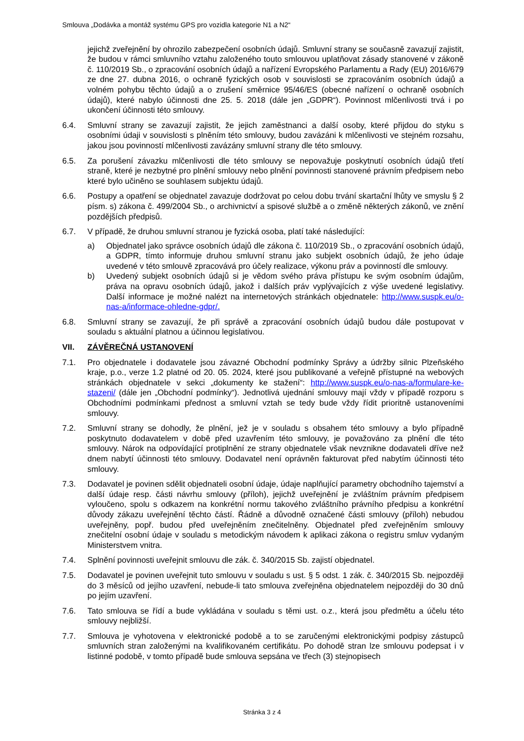Smlouva „Dodávka a montáž systému GPS pro vozidla kategorie N1 a N2“
jejichž zveřejnění by ohrozilo zabezpečení osobních údajů. Smluvní strany se současně zavazují zajistit, že budou v rámci smluvního vztahu založeného touto smlouvou uplatňovat zásady stanovené v zákoně č. 110/2019 Sb., o zpracování osobních údajů a nařízení Evropského Parlamentu a Rady (EU) 2016/679 ze dne 27. dubna 2016, o ochraně fyzických osob v souvislosti se zpracováním osobních údajů a volném pohybu těchto údajů a o zrušení směrnice 95/46/ES (obecné nařízení o ochraně osobních údajů), které nabylo účinnosti dne 25. 5. 2018 (dále jen „GDPR“). Povinnost mlčenlivosti trvá i po ukončení účinnosti této smlouvy.
6.4. Smluvní strany se zavazují zajistit, že jejich zaměstnanci a další osoby, které přijdou do styku s osobními údaji v souvislosti s plněním této smlouvy, budou zavázáni k mlčenlivosti ve stejném rozsahu, jakou jsou povinností mlčenlivosti zavázány smluvní strany dle této smlouvy.
6.5. Za porušení závazku mlčenlivosti dle této smlouvy se nepovažuje poskytnutí osobních údajů třetí straně, které je nezbytné pro plnění smlouvy nebo plnění povinnosti stanovené právním předpisem nebo které bylo učiněno se souhlasem subjektu údajů.
6.6. Postupy a opatření se objednatel zavazuje dodržovat po celou dobu trvání skartační lhůty ve smyslu § 2 písm. s) zákona č. 499/2004 Sb., o archivnictví a spisové službě a o změně některých zákonů, ve znění pozdějších předpisů.
6.7. V případě, že druhou smluvní stranou je fyzická osoba, platí také následující:
a) Objednatel jako správce osobních údajů dle zákona č. 110/2019 Sb., o zpracování osobních údajů, a GDPR, tímto informuje druhou smluvní stranu jako subjekt osobních údajů, že jeho údaje uvedené v této smlouvě zpracovává pro účely realizace, výkonu práv a povinností dle smlouvy.
b) Uvedený subjekt osobních údajů si je vědom svého práva přístupu ke svým osobním údajům, práva na opravu osobních údajů, jakož i dalších práv vyplývajících z výše uvedené legislativy. Další informace je možné nalézt na internetových stránkách objednatele: http://www.suspk.eu/o-nas-a/informace-ohledne-gdpr/.
6.8. Smluvní strany se zavazují, že při správě a zpracování osobních údajů budou dále postupovat v souladu s aktuální platnou a účinnou legislativou.
VII. ZÁVĚREČNÁ USTANOVENÍ
7.1. Pro objednatele i dodavatele jsou závazné Obchodní podmínky Správy a údržby silnic Plzeňského kraje, p.o., verze 1.2 platné od 20. 05. 2024, které jsou publikované a veřejně přístupné na webových stránkách objednatele v sekci „dokumenty ke stažení“: http://www.suspk.eu/o-nas-a/formulare-ke-stazeni/ (dále jen „Obchodní podmínky“). Jednotlivá ujednání smlouvy mají vždy v případě rozporu s Obchodními podmínkami přednost a smluvní vztah se tedy bude vždy řídit prioritně ustanoveními smlouvy.
7.2. Smluvní strany se dohodly, že plnění, jež je v souladu s obsahem této smlouvy a bylo případně poskytnuto dodavatelem v době před uzavřením této smlouvy, je považováno za plnění dle této smlouvy. Nárok na odpovídající protiplnění ze strany objednatele však nevznikne dodavateli dříve než dnem nabytí účinnosti této smlouvy. Dodavatel není oprávněn fakturovat před nabytím účinnosti této smlouvy.
7.3. Dodavatel je povinen sdělit objednateli osobní údaje, údaje naplňující parametry obchodního tajemství a další údaje resp. části návrhu smlouvy (příloh), jejichž uveřejnění je zvláštním právním předpisem vyloučeno, spolu s odkazem na konkrétní normu takového zvláštního právního předpisu a konkrétní důvody zákazu uveřejnění těchto částí. Řádně a důvodně označené části smlouvy (příloh) nebudou uveřejněny, popř. budou před uveřejněním znečitelněny. Objednatel před zveřejněním smlouvy znečitelní osobní údaje v souladu s metodickým návodem k aplikaci zákona o registru smluv vydaným Ministerstvem vnitra.
7.4. Splnění povinnosti uveřejnit smlouvu dle zák. č. 340/2015 Sb. zajistí objednatel.
7.5. Dodavatel je povinen uveřejnit tuto smlouvu v souladu s ust. § 5 odst. 1 zák. č. 340/2015 Sb. nejpozději do 3 měsíců od jejího uzavření, nebude-li tato smlouva zveřejněna objednatelem nejpozději do 30 dnů po jejím uzavření.
7.6. Tato smlouva se řídí a bude vykládána v souladu s těmi ust. o.z., která jsou předmětu a účelu této smlouvy nejbližší.
7.7. Smlouva je vyhotovena v elektronické podobě a to se zaručenými elektronickými podpisy zástupců smluvních stran založenými na kvalifikovaném certifikátu. Po dohodě stran lze smlouvu podepsat i v listinné podobě, v tomto případě bude smlouva sepsána ve třech (3) stejnopisech
Stránka 3 z 4